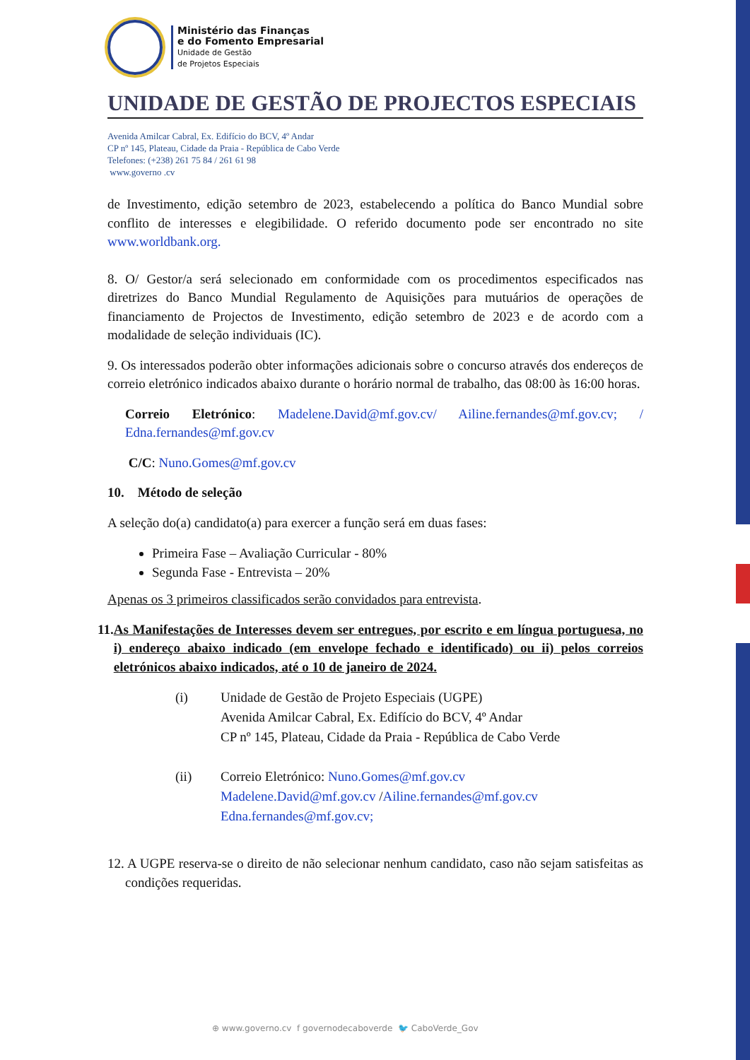Ministério das Finanças
e do Fomento Empresarial
Unidade de Gestão
de Projetos Especiais
UNIDADE DE GESTÃO DE PROJECTOS ESPECIAIS
Avenida Amilcar Cabral, Ex. Edifício do BCV, 4º Andar
CP nº 145, Plateau, Cidade da Praia - República de Cabo Verde
Telefones: (+238) 261 75 84 / 261 61 98
www.governo .cv
de Investimento, edição setembro de 2023, estabelecendo a política do Banco Mundial sobre conflito de interesses e elegibilidade. O referido documento pode ser encontrado no site www.worldbank.org.
8. O/ Gestor/a será selecionado em conformidade com os procedimentos especificados nas diretrizes do Banco Mundial Regulamento de Aquisições para mutuários de operações de financiamento de Projectos de Investimento, edição setembro de 2023 e de acordo com a modalidade de seleção individuais (IC).
9. Os interessados poderão obter informações adicionais sobre o concurso através dos endereços de correio eletrónico indicados abaixo durante o horário normal de trabalho, das 08:00 às 16:00 horas.
Correio Eletrónico: Madelene.David@mf.gov.cv/ Ailine.fernandes@mf.gov.cv; / Edna.fernandes@mf.gov.cv
C/C: Nuno.Gomes@mf.gov.cv
10. Método de seleção
A seleção do(a) candidato(a) para exercer a função será em duas fases:
Primeira Fase – Avaliação Curricular - 80%
Segunda Fase - Entrevista – 20%
Apenas os 3 primeiros classificados serão convidados para entrevista.
11. As Manifestações de Interesses devem ser entregues, por escrito e em língua portuguesa, no i) endereço abaixo indicado (em envelope fechado e identificado) ou ii) pelos correios eletrónicos abaixo indicados, até o 10 de janeiro de 2024.
(i) Unidade de Gestão de Projeto Especiais (UGPE)
Avenida Amilcar Cabral, Ex. Edifício do BCV, 4º Andar
CP nº 145, Plateau, Cidade da Praia - República de Cabo Verde
(ii) Correio Eletrónico: Nuno.Gomes@mf.gov.cv
Madelene.David@mf.gov.cv /Ailine.fernandes@mf.gov.cv
Edna.fernandes@mf.gov.cv;
12. A UGPE reserva-se o direito de não selecionar nenhum candidato, caso não sejam satisfeitas as condições requeridas.
⊕ www.governo.cv f governodecaboverde 🐦 CaboVerde_Gov